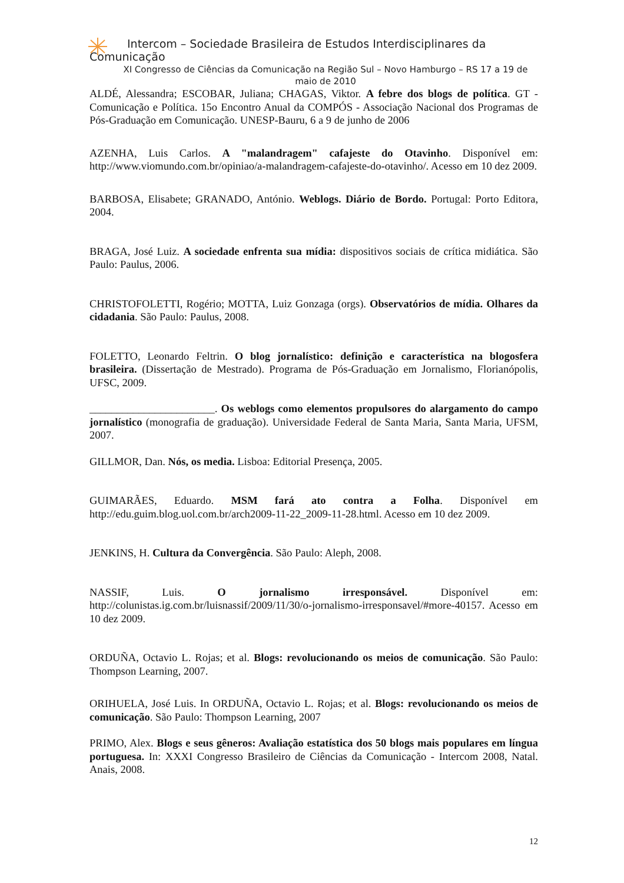Intercom – Sociedade Brasileira de Estudos Interdisciplinares da
Comunicação
XI Congresso de Ciências da Comunicação na Região Sul – Novo Hamburgo – RS 17 a 19 de maio de 2010
ALDÉ, Alessandra; ESCOBAR, Juliana; CHAGAS, Viktor. A febre dos blogs de política. GT - Comunicação e Política. 15o Encontro Anual da COMPÓS - Associação Nacional dos Programas de Pós-Graduação em Comunicação. UNESP-Bauru, 6 a 9 de junho de 2006
AZENHA, Luis Carlos. A "malandragem" cafajeste do Otavinho. Disponível em: http://www.viomundo.com.br/opiniao/a-malandragem-cafajeste-do-otavinho/. Acesso em 10 dez 2009.
BARBOSA, Elisabete; GRANADO, António. Weblogs. Diário de Bordo. Portugal: Porto Editora, 2004.
BRAGA, José Luiz. A sociedade enfrenta sua mídia: dispositivos sociais de crítica midiática. São Paulo: Paulus, 2006.
CHRISTOFOLETTI, Rogério; MOTTA, Luiz Gonzaga (orgs). Observatórios de mídia. Olhares da cidadania. São Paulo: Paulus, 2008.
FOLETTO, Leonardo Feltrin. O blog jornalístico: definição e característica na blogosfera brasileira. (Dissertação de Mestrado). Programa de Pós-Graduação em Jornalismo, Florianópolis, UFSC, 2009.
_______________________. Os weblogs como elementos propulsores do alargamento do campo jornalístico (monografia de graduação). Universidade Federal de Santa Maria, Santa Maria, UFSM, 2007.
GILLMOR, Dan. Nós, os media. Lisboa: Editorial Presença, 2005.
GUIMARÃES, Eduardo. MSM fará ato contra a Folha. Disponível em http://edu.guim.blog.uol.com.br/arch2009-11-22_2009-11-28.html. Acesso em 10 dez 2009.
JENKINS, H. Cultura da Convergência. São Paulo: Aleph, 2008.
NASSIF, Luis. O jornalismo irresponsável. Disponível em: http://colunistas.ig.com.br/luisnassif/2009/11/30/o-jornalismo-irresponsavel/#more-40157. Acesso em 10 dez 2009.
ORDUÑA, Octavio L. Rojas; et al. Blogs: revolucionando os meios de comunicação. São Paulo: Thompson Learning, 2007.
ORIHUELA, José Luis. In ORDUÑA, Octavio L. Rojas; et al. Blogs: revolucionando os meios de comunicação. São Paulo: Thompson Learning, 2007
PRIMO, Alex. Blogs e seus gêneros: Avaliação estatística dos 50 blogs mais populares em língua portuguesa. In: XXXI Congresso Brasileiro de Ciências da Comunicação - Intercom 2008, Natal. Anais, 2008.
12